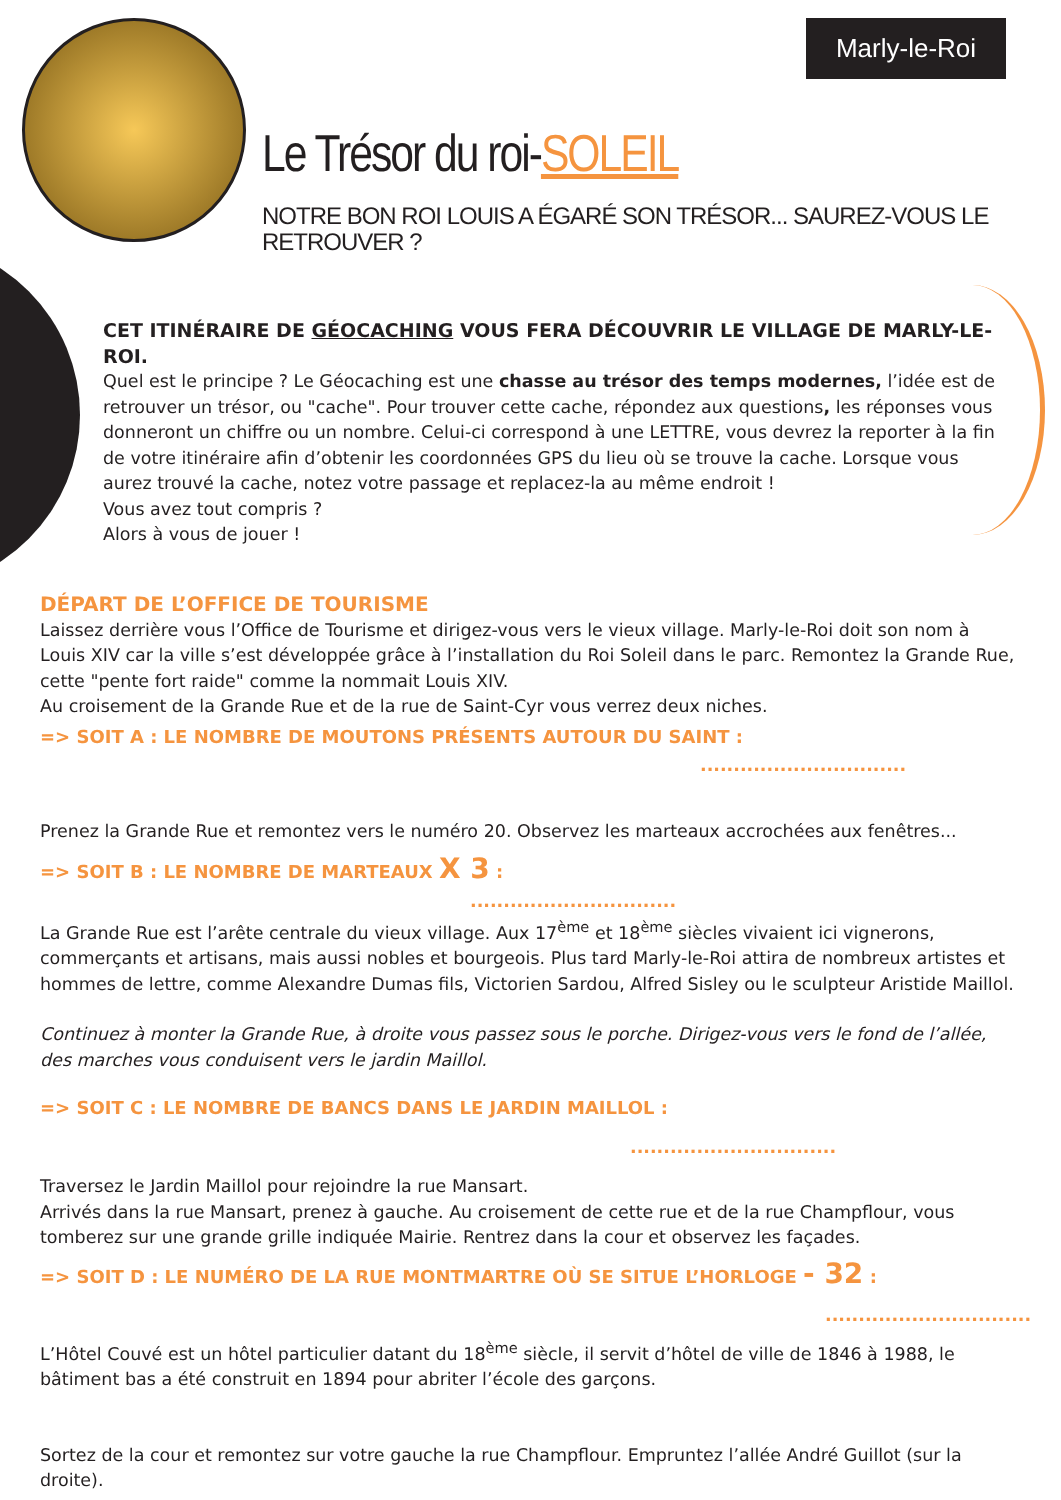Marly-le-Roi
Le Trésor du roi-SOLEIL
NOTRE BON ROI LOUIS A ÉGARÉ SON TRÉSOR... SAUREZ-VOUS LE RETROUVER ?
CET ITINÉRAIRE DE GÉOCACHING VOUS FERA DÉCOUVRIR LE VILLAGE DE MARLY-LE-ROI.
Quel est le principe ? Le Géocaching est une chasse au trésor des temps modernes, l’idée est de retrouver un trésor, ou "cache". Pour trouver cette cache, répondez aux questions, les réponses vous donneront un chiffre ou un nombre. Celui-ci correspond à une LETTRE, vous devrez la reporter à la fin de votre itinéraire afin d’obtenir les coordonnées GPS du lieu où se trouve la cache. Lorsque vous aurez trouvé la cache, notez votre passage et replacez-la au même endroit !
Vous avez tout compris ?
Alors à vous de jouer !
DÉPART DE L’OFFICE DE TOURISME
Laissez derrière vous l’Office de Tourisme et dirigez-vous vers le vieux village. Marly-le-Roi doit son nom à Louis XIV car la ville s’est développée grâce à l’installation du Roi Soleil dans le parc. Remontez la Grande Rue, cette "pente fort raide" comme la nommait Louis XIV.
Au croisement de la Grande Rue et de la rue de Saint-Cyr vous verrez deux niches.
=> SOIT A : LE NOMBRE DE MOUTONS PRÉSENTS AUTOUR DU SAINT :
...............................
Prenez la Grande Rue et remontez vers le numéro 20. Observez les marteaux accrochées aux fenêtres...
=> SOIT B : LE NOMBRE DE MARTEAUX X 3 :
...............................
La Grande Rue est l’arête centrale du vieux village. Aux 17<sup>ème</sup> et 18<sup>ème</sup> siècles vivaient ici vignerons, commerçants et artisans, mais aussi nobles et bourgeois. Plus tard Marly-le-Roi attira de nombreux artistes et hommes de lettre, comme Alexandre Dumas fils, Victorien Sardou, Alfred Sisley ou le sculpteur Aristide Maillol.
Continuez à monter la Grande Rue, à droite vous passez sous le porche. Dirigez-vous vers le fond de l’allée, des marches vous conduisent vers le jardin Maillol.
=> SOIT C : LE NOMBRE DE BANCS DANS LE JARDIN MAILLOL :
...............................
Traversez le Jardin Maillol pour rejoindre la rue Mansart.
Arrivés dans la rue Mansart, prenez à gauche. Au croisement de cette rue et de la rue Champflour, vous tomberez sur une grande grille indiquée Mairie. Rentrez dans la cour et observez les façades.
=> SOIT D : LE NUMÉRO DE LA RUE MONTMARTRE OÙ SE SITUE L’HORLOGE - 32 :
...............................
L’Hôtel Couvé est un hôtel particulier datant du 18<sup>ème</sup> siècle, il servit d’hôtel de ville de 1846 à 1988, le bâtiment bas a été construit en 1894 pour abriter l’école des garçons.
Sortez de la cour et remontez sur votre gauche la rue Champflour. Empruntez l’allée André Guillot (sur la droite).